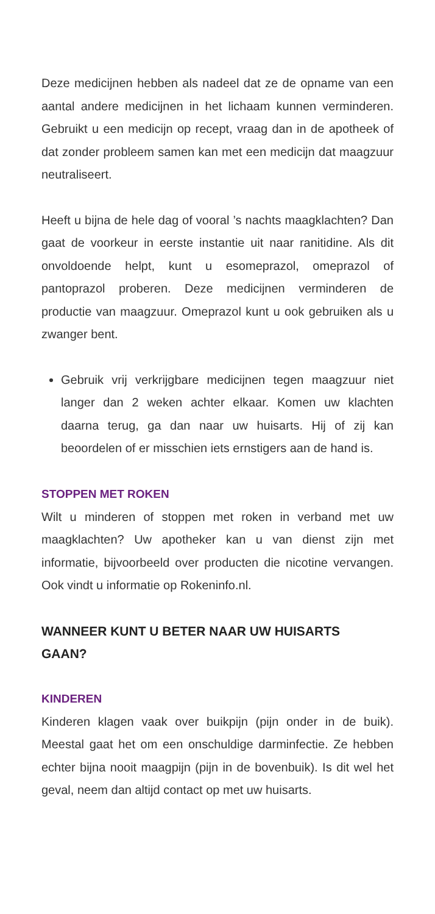Deze medicijnen hebben als nadeel dat ze de opname van een aantal andere medicijnen in het lichaam kunnen verminderen. Gebruikt u een medicijn op recept, vraag dan in de apotheek of dat zonder probleem samen kan met een medicijn dat maagzuur neutraliseert.
Heeft u bijna de hele dag of vooral ’s nachts maagklachten? Dan gaat de voorkeur in eerste instantie uit naar ranitidine. Als dit onvoldoende helpt, kunt u esomeprazol, omeprazol of pantoprazol proberen. Deze medicijnen verminderen de productie van maagzuur. Omeprazol kunt u ook gebruiken als u zwanger bent.
Gebruik vrij verkrijgbare medicijnen tegen maagzuur niet langer dan 2 weken achter elkaar. Komen uw klachten daarna terug, ga dan naar uw huisarts. Hij of zij kan beoordelen of er misschien iets ernstigers aan de hand is.
STOPPEN MET ROKEN
Wilt u minderen of stoppen met roken in verband met uw maagklachten? Uw apotheker kan u van dienst zijn met informatie, bijvoorbeeld over producten die nicotine vervangen. Ook vindt u informatie op Rokeninfo.nl.
WANNEER KUNT U BETER NAAR UW HUISARTS
GAAN?
KINDEREN
Kinderen klagen vaak over buikpijn (pijn onder in de buik). Meestal gaat het om een onschuldige darminfectie. Ze hebben echter bijna nooit maagpijn (pijn in de bovenbuik). Is dit wel het geval, neem dan altijd contact op met uw huisarts.